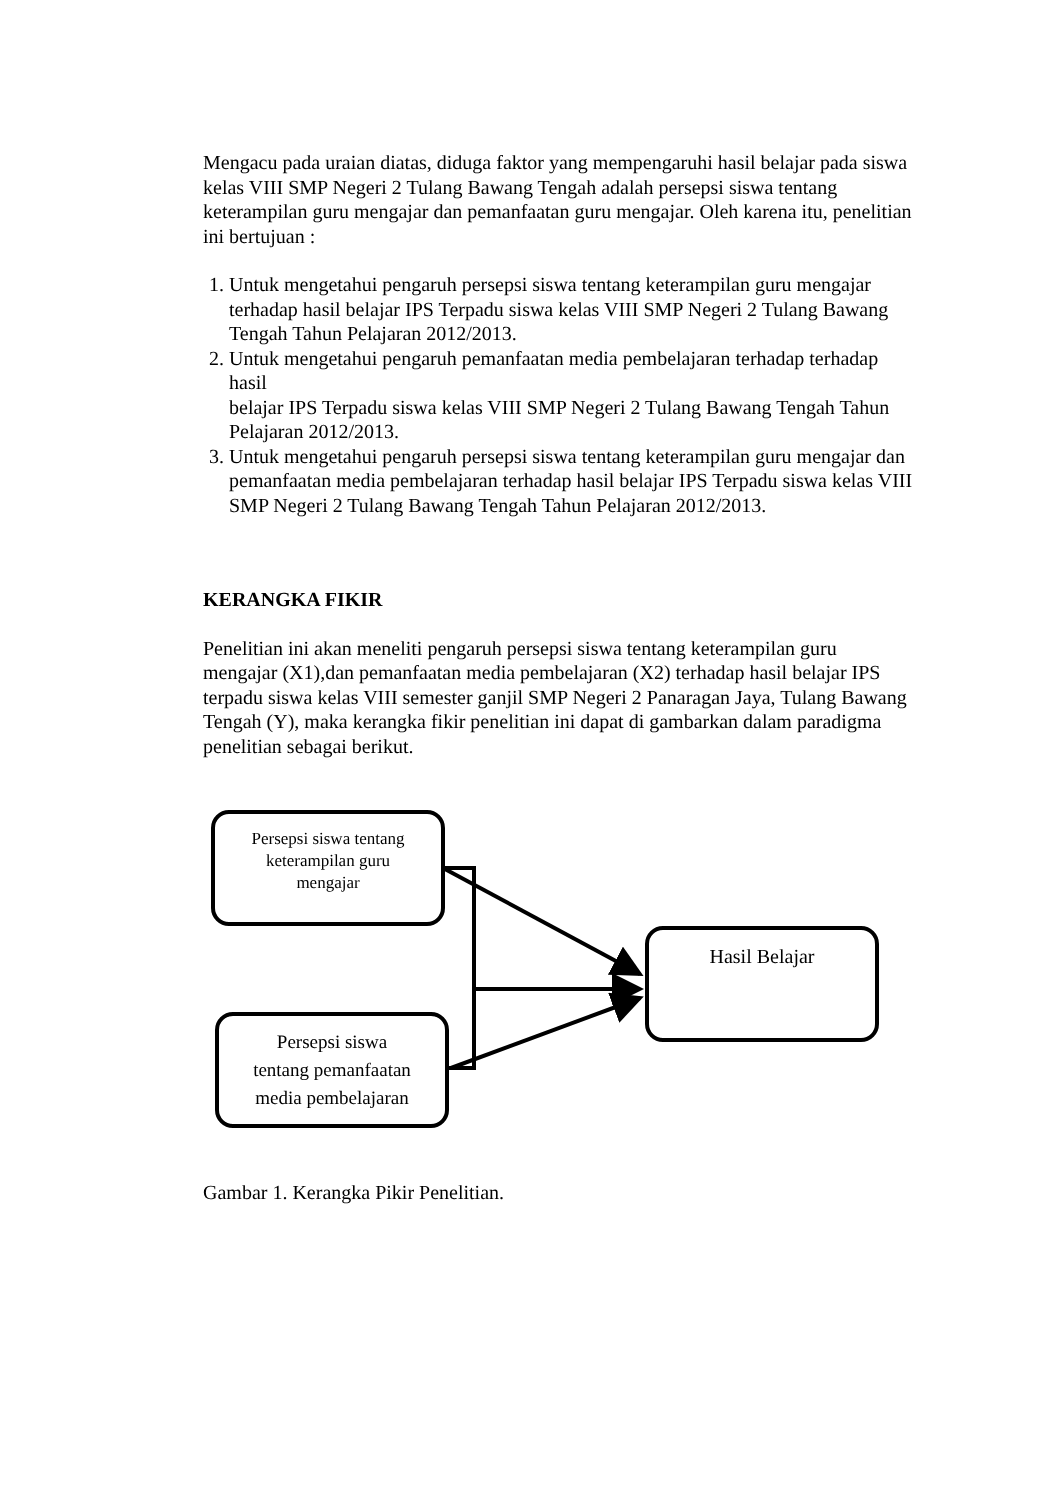Mengacu pada uraian diatas, diduga faktor yang mempengaruhi hasil belajar pada siswa kelas VIII SMP Negeri 2 Tulang Bawang Tengah adalah persepsi siswa tentang keterampilan guru mengajar dan pemanfaatan guru mengajar. Oleh karena itu, penelitian ini bertujuan :
1. Untuk mengetahui pengaruh persepsi siswa tentang keterampilan guru mengajar terhadap hasil belajar IPS Terpadu siswa kelas VIII SMP Negeri 2 Tulang Bawang Tengah Tahun Pelajaran 2012/2013.
2. Untuk mengetahui pengaruh pemanfaatan media pembelajaran terhadap terhadap hasil
belajar IPS Terpadu siswa kelas VIII SMP Negeri 2 Tulang Bawang Tengah Tahun Pelajaran 2012/2013.
3. Untuk mengetahui pengaruh persepsi siswa tentang keterampilan guru mengajar dan pemanfaatan media pembelajaran terhadap hasil belajar IPS Terpadu siswa kelas VIII SMP Negeri 2 Tulang Bawang Tengah Tahun Pelajaran 2012/2013.
KERANGKA FIKIR
Penelitian ini akan meneliti pengaruh persepsi siswa tentang keterampilan guru mengajar (X1),dan pemanfaatan media pembelajaran (X2) terhadap hasil belajar IPS terpadu siswa kelas VIII semester ganjil SMP Negeri 2 Panaragan Jaya, Tulang Bawang Tengah (Y), maka kerangka fikir penelitian ini dapat di gambarkan dalam paradigma penelitian sebagai berikut.
Persepsi siswa tentang
keterampilan guru
mengajar
Persepsi siswa
tentang pemanfaatan
media pembelajaran
Hasil Belajar
Gambar 1. Kerangka Pikir Penelitian.